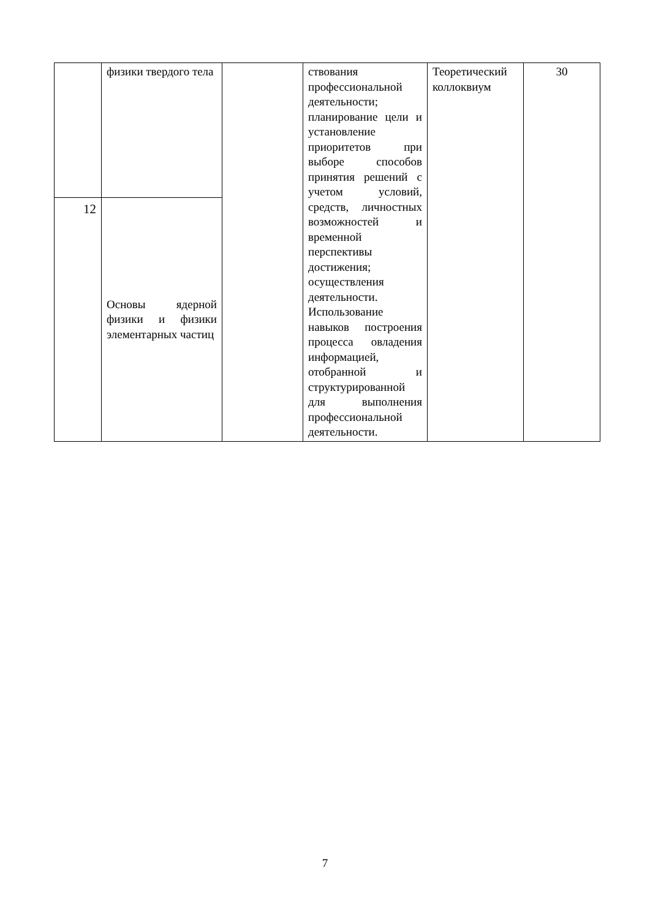| | физики твердого тела | | ствования профессиональной деятельности; планирование цели и установление приоритетов при выборе способов принятия решений с учетом условий, средств, личностных возможностей и временной перспективы достижения; осуществления деятельности. Использование навыков построения процесса овладения информацией, отобранной и структурированной для выполнения профессиональной деятельности. | Теоретический коллоквиум | 30 |
| 12 | Основы ядерной физики и физики элементарных частиц | | | | |
7